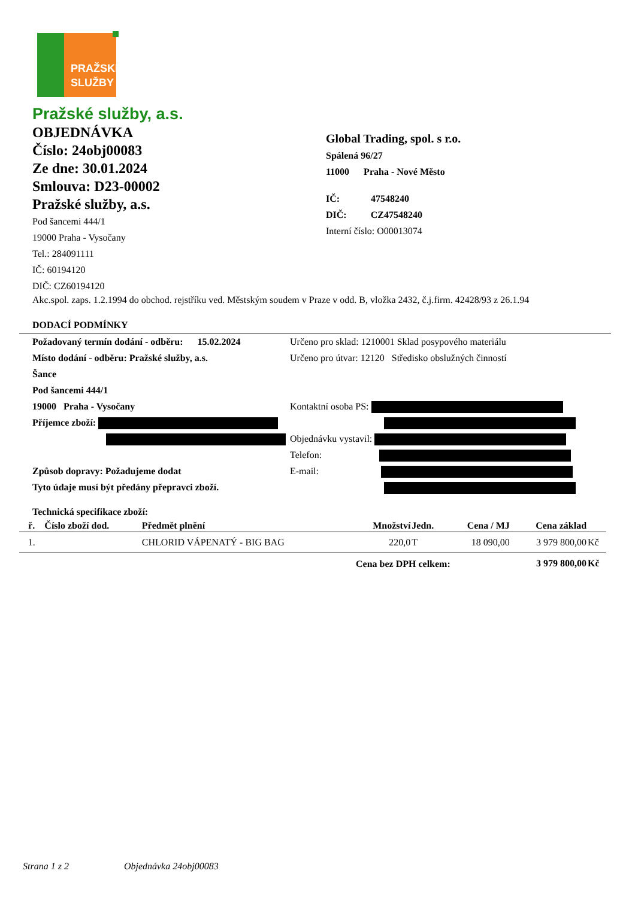PRAŽSKÉ
SLUŽBY
Pražské služby, a.s.
OBJEDNÁVKA
Číslo: 24obj00083
Ze dne: 30.01.2024
Smlouva: D23-00002
Pražské služby, a.s.
Pod šancemi 444/1
19000 Praha - Vysočany
Tel.: 284091111
IČ: 60194120
DIČ: CZ60194120
Global Trading, spol. s r.o.
Spálená 96/27
11000 Praha - Nové Město
IČ: 47548240
DIČ: CZ47548240
Interní číslo: O00013074
Akc.spol. zaps. 1.2.1994 do obchod. rejstříku ved. Městským soudem v Praze v odd. B, vložka 2432, č.j.firm. 42428/93 z 26.1.94
DODACÍ PODMÍNKY
Požadovaný termín dodání - odběru: 15.02.2024
Místo dodání - odběru: Pražské služby, a.s.
Šance
Pod šancemi 444/1
19000 Praha - Vysočany
Příjemce zboží:
Způsob dopravy: Požadujeme dodat
Tyto údaje musí být předány přepravci zboží.
Určeno pro sklad: 1210001 Sklad posypového materiálu
Určeno pro útvar: 12120 Středisko obslužných činností
Kontaktní osoba PS:
Objednávku vystavil:
Telefon:
E-mail:
Technická specifikace zboží:
| ř. | Číslo zboží dod. | Předmět plnění | Množství | Jedn. | Cena / MJ | Cena základ | |
| --- | --- | --- | --- | --- | --- | --- | --- |
| 1. | | CHLORID VÁPENATÝ - BIG BAG | 220,0 | T | 18 090,00 | 3 979 800,00 | Kč |
| | | Cena bez DPH celkem: | | | | 3 979 800,00 | Kč |
Strana 1 z 2 Objednávka 24obj00083